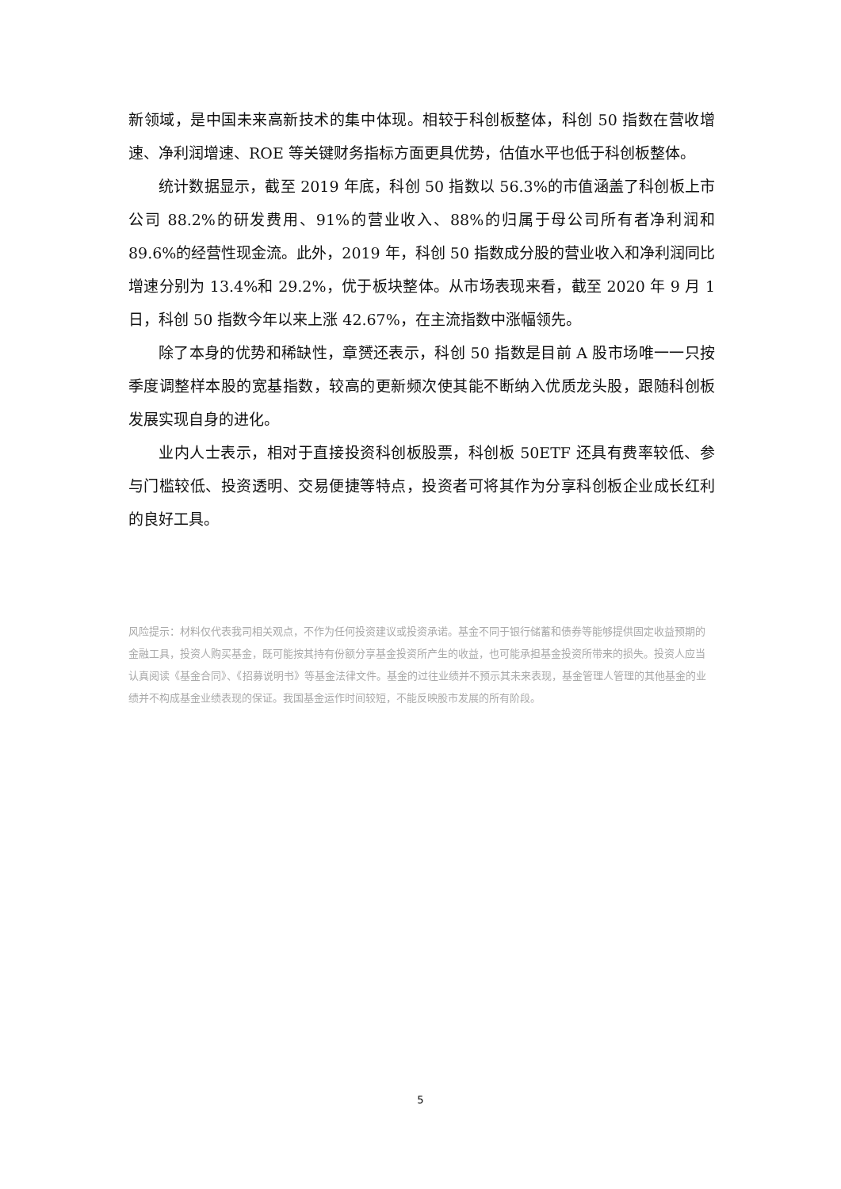新领域，是中国未来高新技术的集中体现。相较于科创板整体，科创 50 指数在营收增速、净利润增速、ROE 等关键财务指标方面更具优势，估值水平也低于科创板整体。
统计数据显示，截至 2019 年底，科创 50 指数以 56.3%的市值涵盖了科创板上市公司 88.2%的研发费用、91%的营业收入、88%的归属于母公司所有者净利润和 89.6%的经营性现金流。此外，2019 年，科创 50 指数成分股的营业收入和净利润同比增速分别为 13.4%和 29.2%，优于板块整体。从市场表现来看，截至 2020 年 9 月 1 日，科创 50 指数今年以来上涨 42.67%，在主流指数中涨幅领先。
除了本身的优势和稀缺性，章赟还表示，科创 50 指数是目前 A 股市场唯一一只按季度调整样本股的宽基指数，较高的更新频次使其能不断纳入优质龙头股，跟随科创板发展实现自身的进化。
业内人士表示，相对于直接投资科创板股票，科创板 50ETF 还具有费率较低、参与门槛较低、投资透明、交易便捷等特点，投资者可将其作为分享科创板企业成长红利的良好工具。
风险提示：材料仅代表我司相关观点，不作为任何投资建议或投资承诺。基金不同于银行储蓄和债券等能够提供固定收益预期的金融工具，投资人购买基金，既可能按其持有份额分享基金投资所产生的收益，也可能承担基金投资所带来的损失。投资人应当认真阅读《基金合同》、《招募说明书》等基金法律文件。基金的过往业绩并不预示其未来表现，基金管理人管理的其他基金的业绩并不构成基金业绩表现的保证。我国基金运作时间较短，不能反映股市发展的所有阶段。
5